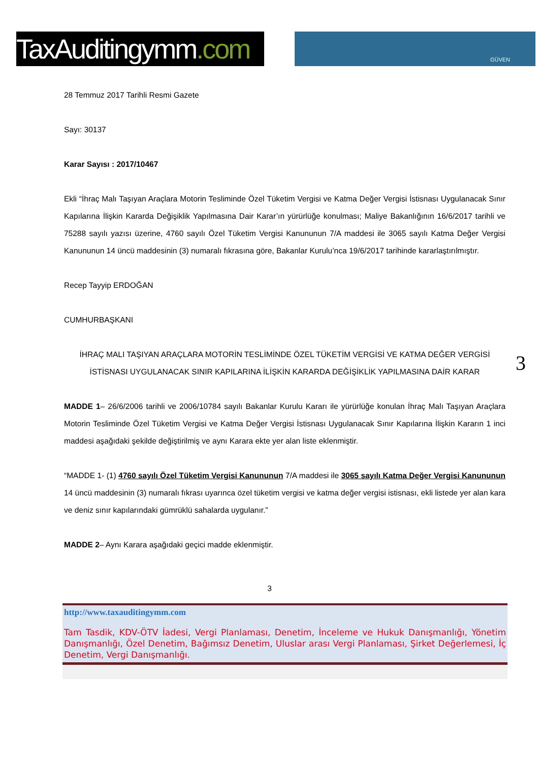TaxAuditingymm.com
GÜVEN
28 Temmuz 2017 Tarihli Resmi Gazete
Sayı: 30137
Karar Sayısı : 2017/10467
Ekli “İhraç Malı Taşıyan Araçlara Motorin Tesliminde Özel Tüketim Vergisi ve Katma Değer Vergisi İstisnası Uygulanacak Sınır Kapılarına İlişkin Kararda Değişiklik Yapılmasına Dair Karar’ın yürürlüğe konulması; Maliye Bakanlığının 16/6/2017 tarihli ve 75288 sayılı yazısı üzerine, 4760 sayılı Özel Tüketim Vergisi Kanununun 7/A maddesi ile 3065 sayılı Katma Değer Vergisi Kanununun 14 üncü maddesinin (3) numaralı fıkrasına göre, Bakanlar Kurulu’nca 19/6/2017 tarihinde kararlaştırılmıştır.
Recep Tayyip ERDOĞAN
CUMHURBAŞKANI
İHRAÇ MALI TAŞIYAN ARAÇLARA MOTORİN TESLİMİNDE ÖZEL TÜKETİM VERGİSİ VE KATMA DEĞER VERGİSİ İSTİSNASI UYGULANACAK SINIR KAPILARINA İLİŞKİN KARARDA DEĞİŞİKLİK YAPILMASINA DAİR KARAR
MADDE 1– 26/6/2006 tarihli ve 2006/10784 sayılı Bakanlar Kurulu Kararı ile yürürlüğe konulan İhraç Malı Taşıyan Araçlara Motorin Tesliminde Özel Tüketim Vergisi ve Katma Değer Vergisi İstisnası Uygulanacak Sınır Kapılarına İlişkin Kararın 1 inci maddesi aşağıdaki şekilde değiştirilmiş ve aynı Karara ekte yer alan liste eklenmiştir.
“MADDE 1- (1) 4760 sayılı Özel Tüketim Vergisi Kanununun 7/A maddesi ile 3065 sayılı Katma Değer Vergisi Kanununun 14 üncü maddesinin (3) numaralı fıkrası uyarınca özel tüketim vergisi ve katma değer vergisi istisnası, ekli listede yer alan kara ve deniz sınır kapılarındaki gümrüklü sahalarda uygulanır.”
MADDE 2– Aynı Karara aşağıdaki geçici madde eklenmiştir.
3
3
http://www.taxauditingymm.com
Tam Tasdik, KDV-ÖTV İadesi, Vergi Planlaması, Denetim, İnceleme ve Hukuk Danışmanlığı, Yönetim Danışmanlığı, Özel Denetim, Bağımsız Denetim, Uluslar arası Vergi Planlaması, Şirket Değerlemesi, İç Denetim, Vergi Danışmanlığı.